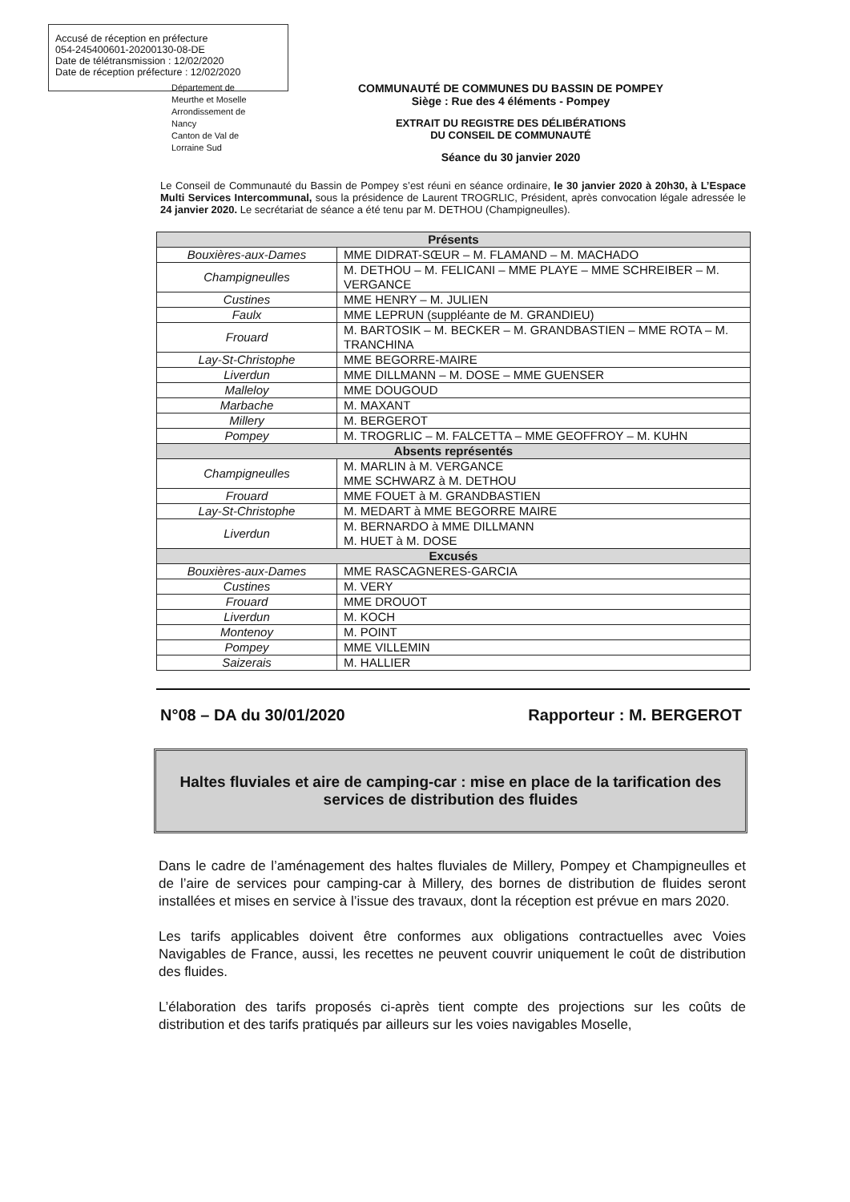Accusé de réception en préfecture
054-245400601-20200130-08-DE
Date de télétransmission : 12/02/2020
Date de réception préfecture : 12/02/2020
Département de
Meurthe et Moselle
Arrondissement de
Nancy
Canton de Val de
Lorraine Sud
COMMUNAUTÉ DE COMMUNES DU BASSIN DE POMPEY
Siège : Rue des 4 éléments - Pompey
EXTRAIT DU REGISTRE DES DÉLIBÉRATIONS
DU CONSEIL DE COMMUNAUTÉ
Séance du 30 janvier 2020
Le Conseil de Communauté du Bassin de Pompey s’est réuni en séance ordinaire, le 30 janvier 2020 à 20h30, à L’Espace Multi Services Intercommunal, sous la présidence de Laurent TROGRLIC, Président, après convocation légale adressée le 24 janvier 2020. Le secrétariat de séance a été tenu par M. DETHOU (Champigneulles).
| Présents | |
| --- | --- |
| Bouxières-aux-Dames | MME DIDRAT-SŒUR – M. FLAMAND – M. MACHADO |
| Champigneulles | M. DETHOU – M. FELICANI – MME PLAYE – MME SCHREIBER – M. VERGANCE |
| Custines | MME HENRY – M. JULIEN |
| Faulx | MME LEPRUN (suppléante de M. GRANDIEU) |
| Frouard | M. BARTOSIK – M. BECKER – M. GRANDBASTIEN – MME ROTA – M. TRANCHINA |
| Lay-St-Christophe | MME BEGORRE-MAIRE |
| Liverdun | MME DILLMANN – M. DOSE – MME GUENSER |
| Malleloy | MME DOUGOUD |
| Marbache | M. MAXANT |
| Millery | M. BERGEROT |
| Pompey | M. TROGRLIC – M. FALCETTA – MME GEOFFROY – M. KUHN |
| Absents représentés | |
| Champigneulles | M. MARLIN à M. VERGANCE MME SCHWARZ à M. DETHOU |
| Frouard | MME FOUET à M. GRANDBASTIEN |
| Lay-St-Christophe | M. MEDART à MME BEGORRE MAIRE |
| Liverdun | M. BERNARDO à MME DILLMANN M. HUET à M. DOSE |
| Excusés | |
| Bouxières-aux-Dames | MME RASCAGNERES-GARCIA |
| Custines | M. VERY |
| Frouard | MME DROUOT |
| Liverdun | M. KOCH |
| Montenoy | M. POINT |
| Pompey | MME VILLEMIN |
| Saizerais | M. HALLIER |
N°08 – DA du 30/01/2020 Rapporteur : M. BERGEROT
Haltes fluviales et aire de camping-car : mise en place de la tarification des services de distribution des fluides
Dans le cadre de l’aménagement des haltes fluviales de Millery, Pompey et Champigneulles et de l’aire de services pour camping-car à Millery, des bornes de distribution de fluides seront installées et mises en service à l’issue des travaux, dont la réception est prévue en mars 2020.
Les tarifs applicables doivent être conformes aux obligations contractuelles avec Voies Navigables de France, aussi, les recettes ne peuvent couvrir uniquement le coût de distribution des fluides.
L’élaboration des tarifs proposés ci-après tient compte des projections sur les coûts de distribution et des tarifs pratiqués par ailleurs sur les voies navigables Moselle,